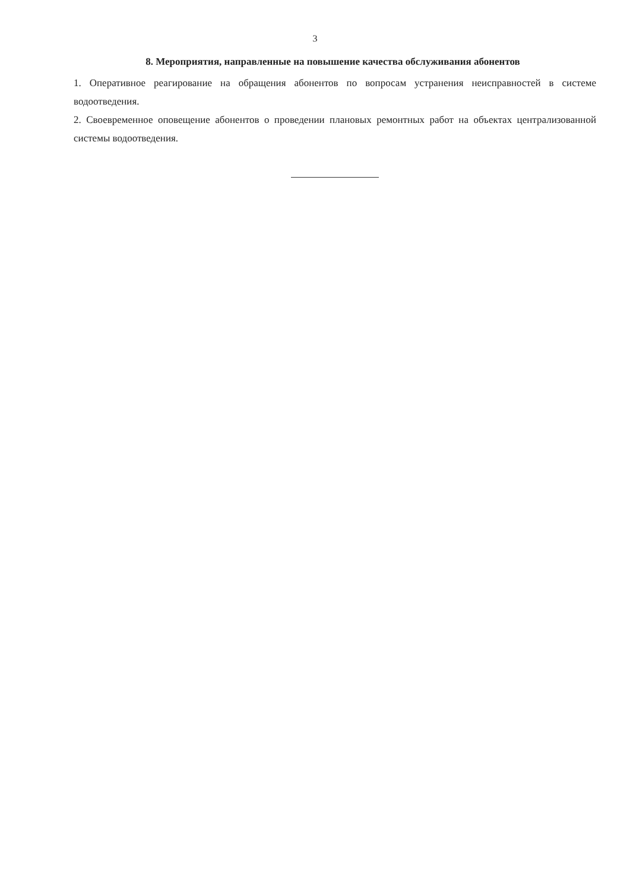3
8. Мероприятия, направленные на повышение качества обслуживания абонентов
1. Оперативное реагирование на обращения абонентов по вопросам устранения неисправностей в системе водоотведения.
2. Своевременное оповещение абонентов о проведении плановых ремонтных работ на объектах централизованной системы водоотведения.